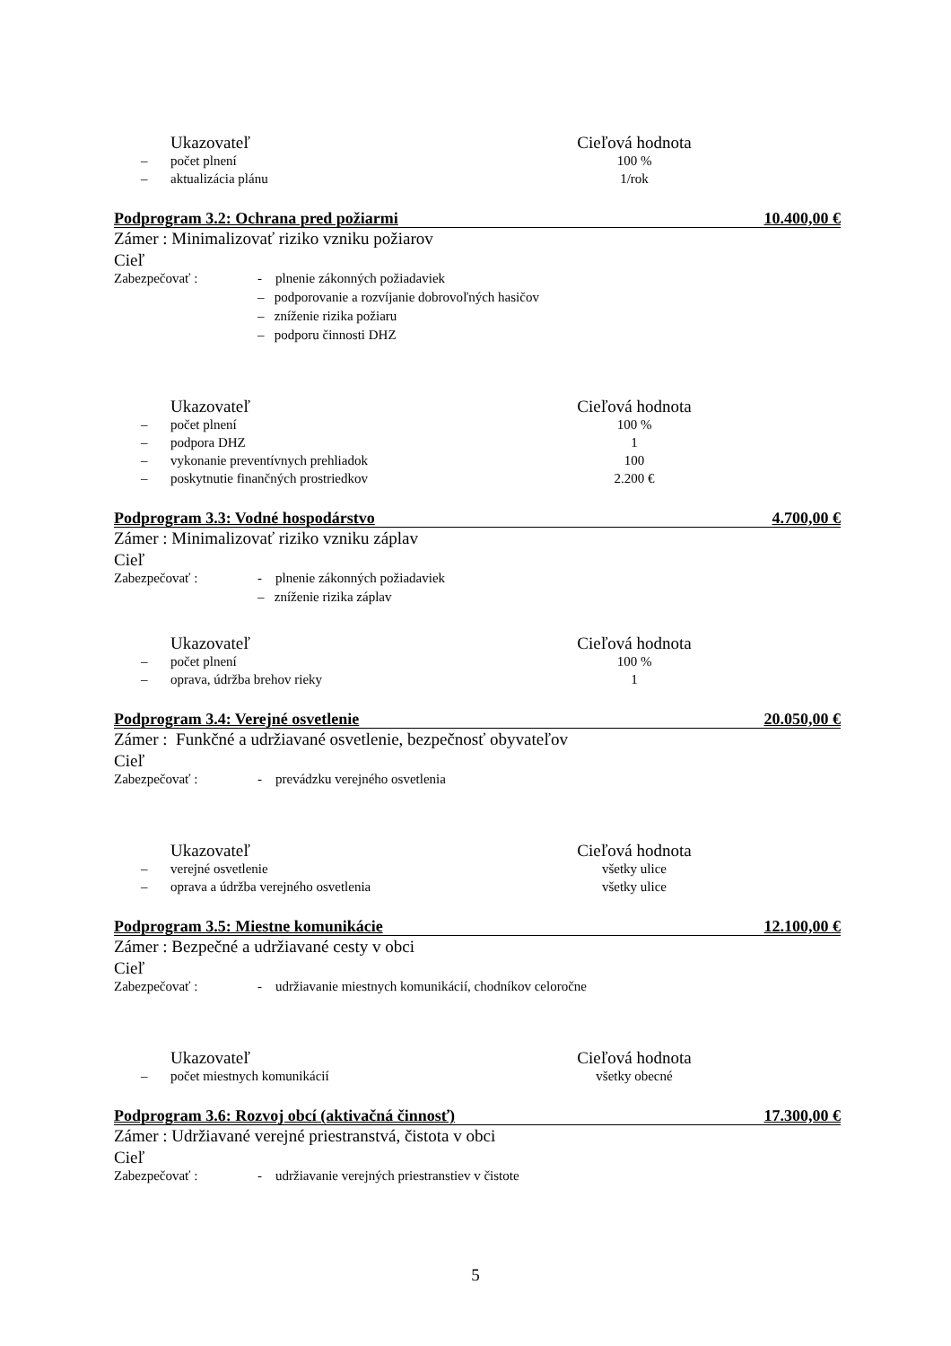| | Ukazovateľ | Cieľová hodnota |
| – | počet plnení | 100 % |
| – | aktualizácia plánu | 1/rok |
Podprogram 3.2: Ochrana pred požiarmi 10.400,00 €
Zámer : Minimalizovať riziko vzniku požiarov
Cieľ
Zabezpečovať :
- plnenie zákonných požiadaviek
– podporovanie a rozvíjanie dobrovoľných hasičov
– zníženie rizika požiaru
– podporu činnosti DHZ
| | Ukazovateľ | Cieľová hodnota |
| – | počet plnení | 100 % |
| – | podpora DHZ | 1 |
| – | vykonanie preventívnych prehliadok | 100 |
| – | poskytnutie finančných prostriedkov | 2.200 € |
Podprogram 3.3: Vodné hospodárstvo 4.700,00 €
Zámer : Minimalizovať riziko vzniku záplav
Cieľ
Zabezpečovať :
- plnenie zákonných požiadaviek
– zníženie rizika záplav
| | Ukazovateľ | Cieľová hodnota |
| – | počet plnení | 100 % |
| – | oprava, údržba brehov rieky | 1 |
Podprogram 3.4: Verejné osvetlenie 20.050,00 €
Zámer : Funkčné a udržiavané osvetlenie, bezpečnosť obyvateľov
Cieľ
Zabezpečovať :
- prevádzku verejného osvetlenia
| | Ukazovateľ | Cieľová hodnota |
| – | verejné osvetlenie | všetky ulice |
| – | oprava a údržba verejného osvetlenia | všetky ulice |
Podprogram 3.5: Miestne komunikácie 12.100,00 €
Zámer : Bezpečné a udržiavané cesty v obci
Cieľ
Zabezpečovať :
- udržiavanie miestnych komunikácií, chodníkov celoročne
| | Ukazovateľ | Cieľová hodnota |
| – | počet miestnych komunikácií | všetky obecné |
Podprogram 3.6: Rozvoj obcí (aktivačná činnosť) 17.300,00 €
Zámer : Udržiavané verejné priestranstvá, čistota v obci
Cieľ
Zabezpečovať :
- udržiavanie verejných priestranstiev v čistote
5